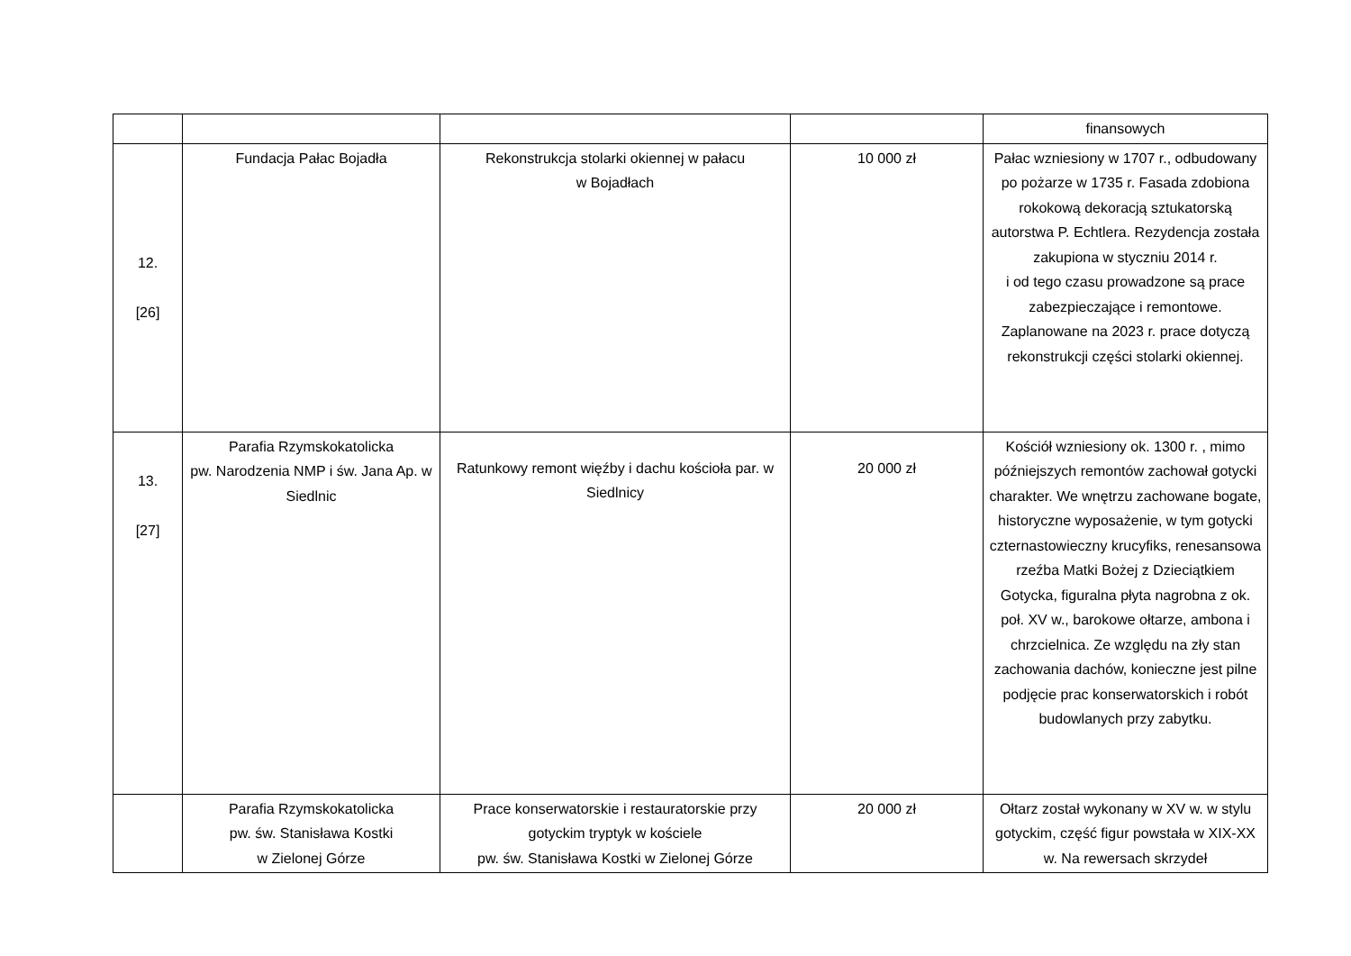| | | | | finansowych |
| 12. [26] | Fundacja Pałac Bojadła | Rekonstrukcja stolarki okiennej w pałacu w Bojadłach | 10 000 zł | Pałac wzniesiony w 1707 r., odbudowany po pożarze w 1735 r. Fasada zdobiona rokokową dekoracją sztukatorską autorstwa P. Echtlera. Rezydencja została zakupiona w styczniu 2014 r. i od tego czasu prowadzone są prace zabezpieczające i remontowe. Zaplanowane na 2023 r. prace dotyczą rekonstrukcji części stolarki okiennej. |
| 13. [27] | Parafia Rzymskokatolicka pw. Narodzenia NMP i św. Jana Ap. w Siedlnic | Ratunkowy remont więźby i dachu kościoła par. w Siedlnicy | 20 000 zł | Kościół wzniesiony ok. 1300 r. , mimo późniejszych remontów zachował gotycki charakter. We wnętrzu zachowane bogate, historyczne wyposażenie, w tym gotycki czternastowieczny krucyfiks, renesansowa rzeźba Matki Bożej z Dzieciątkiem Gotycka, figuralna płyta nagrobna z ok. poł. XV w., barokowe ołtarze, ambona i chrzcielnica. Ze względu na zły stan zachowania dachów, konieczne jest pilne podjęcie prac konserwatorskich i robót budowlanych przy zabytku. |
| | Parafia Rzymskokatolicka pw. św. Stanisława Kostki w Zielonej Górze | Prace konserwatorskie i restauratorskie przy gotyckim tryptyk w kościele pw. św. Stanisława Kostki w Zielonej Górze | 20 000 zł | Ołtarz został wykonany w XV w. w stylu gotyckim, część figur powstała w XIX-XX w. Na rewersach skrzydeł |